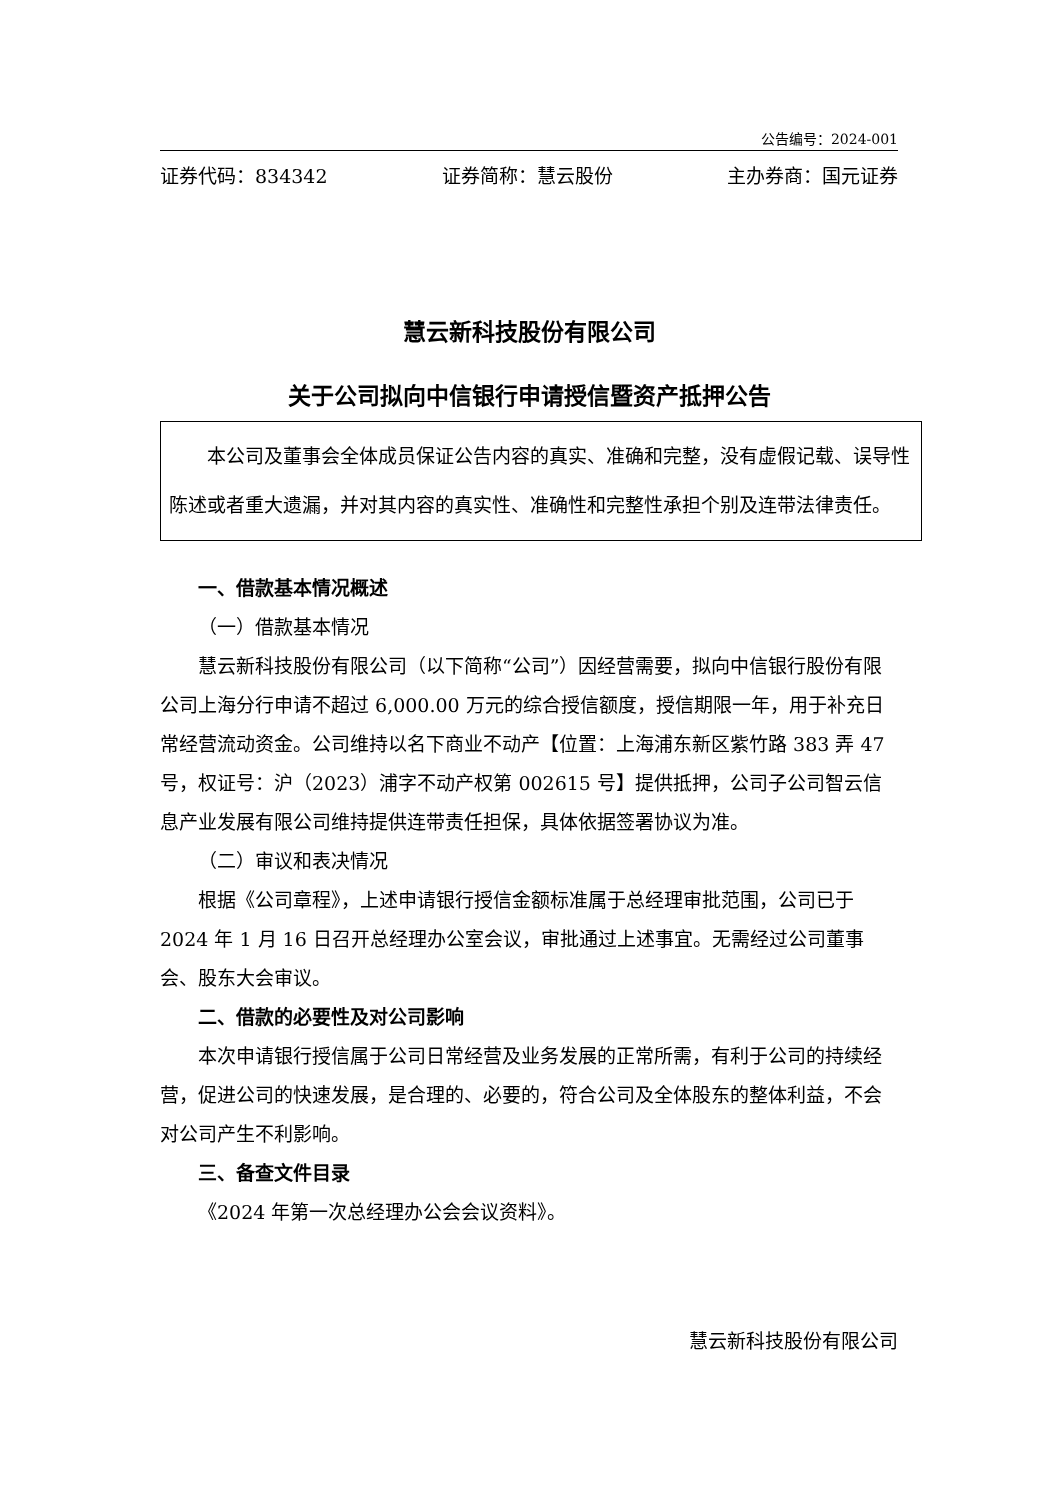公告编号：2024-001
证券代码：834342 证券简称：慧云股份 主办券商：国元证券
慧云新科技股份有限公司
关于公司拟向中信银行申请授信暨资产抵押公告
本公司及董事会全体成员保证公告内容的真实、准确和完整，没有虚假记载、误导性陈述或者重大遗漏，并对其内容的真实性、准确性和完整性承担个别及连带法律责任。
一、借款基本情况概述
（一）借款基本情况
慧云新科技股份有限公司（以下简称“公司”）因经营需要，拟向中信银行股份有限公司上海分行申请不超过 6,000.00 万元的综合授信额度，授信期限一年，用于补充日常经营流动资金。公司维持以名下商业不动产【位置：上海浦东新区紫竹路 383 弄 47 号，权证号：沪（2023）浦字不动产权第 002615 号】提供抵押，公司子公司智云信息产业发展有限公司维持提供连带责任担保，具体依据签署协议为准。
（二）审议和表决情况
根据《公司章程》，上述申请银行授信金额标准属于总经理审批范围，公司已于 2024 年 1 月 16 日召开总经理办公室会议，审批通过上述事宜。无需经过公司董事会、股东大会审议。
二、借款的必要性及对公司影响
本次申请银行授信属于公司日常经营及业务发展的正常所需，有利于公司的持续经营，促进公司的快速发展，是合理的、必要的，符合公司及全体股东的整体利益，不会对公司产生不利影响。
三、备查文件目录
《2024 年第一次总经理办公会会议资料》。
慧云新科技股份有限公司